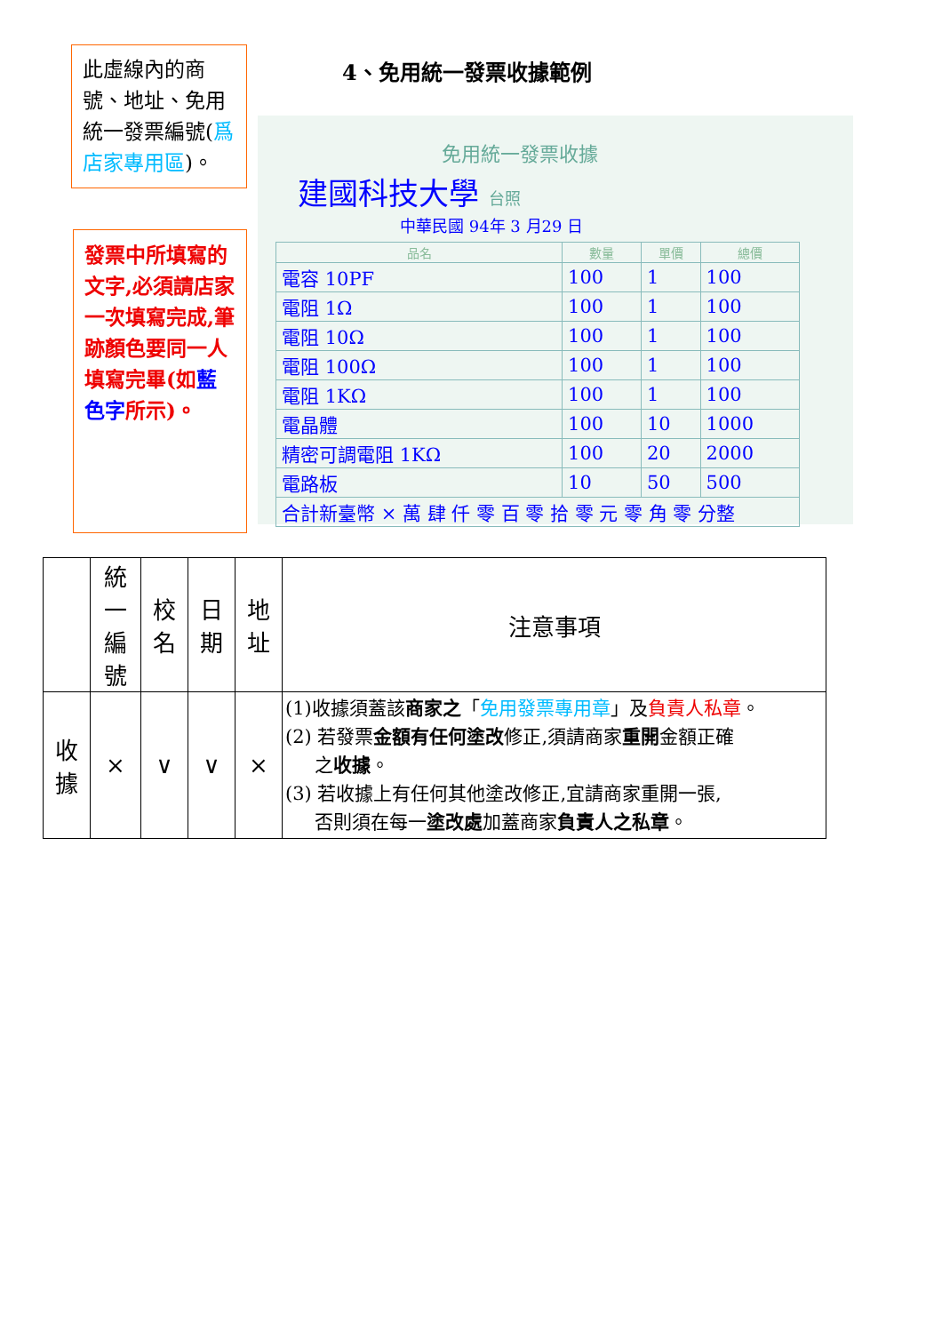此虛線內的商號、地址、免用統一發票編號(爲店家專用區)。
發票中所填寫的文字,必須請店家一次填寫完成,筆跡顏色要同一人填寫完畢(如藍色字所示)。
4、免用統一發票收據範例
免用統一發票收據
建國科技大學 台照
中華民國 94年 3 月29 日
| 品名 | 數量 | 單價 | 總價 |
| --- | --- | --- | --- |
| 電容 10PF | 100 | 1 | 100 |
| 電阻 1Ω | 100 | 1 | 100 |
| 電阻 10Ω | 100 | 1 | 100 |
| 電阻 100Ω | 100 | 1 | 100 |
| 電阻 1KΩ | 100 | 1 | 100 |
| 電晶體 | 100 | 10 | 1000 |
| 精密可調電阻 1KΩ | 100 | 20 | 2000 |
| 電路板 | 10 | 50 | 500 |
| 合計新臺幣 × 萬 肆 仟 零 百 零 拾 零 元 零 角 零 分整 | | | |
| | 統 一 編 號 | 校 名 | 日 期 | 地 址 | 注意事項 |
| 收 據 | × | ∨ | ∨ | × | (1)收據須蓋該 商家之 「 免用發票專用章 」及 負責人私章 。 (2) 若發票 金額有任何塗改 修正,須請商家 重開 金額正確 之 收據 。 (3) 若收據上有任何其他塗改修正,宜請商家重開一張, 否則須在每一 塗改處 加蓋商家 負責人之私章 。 |